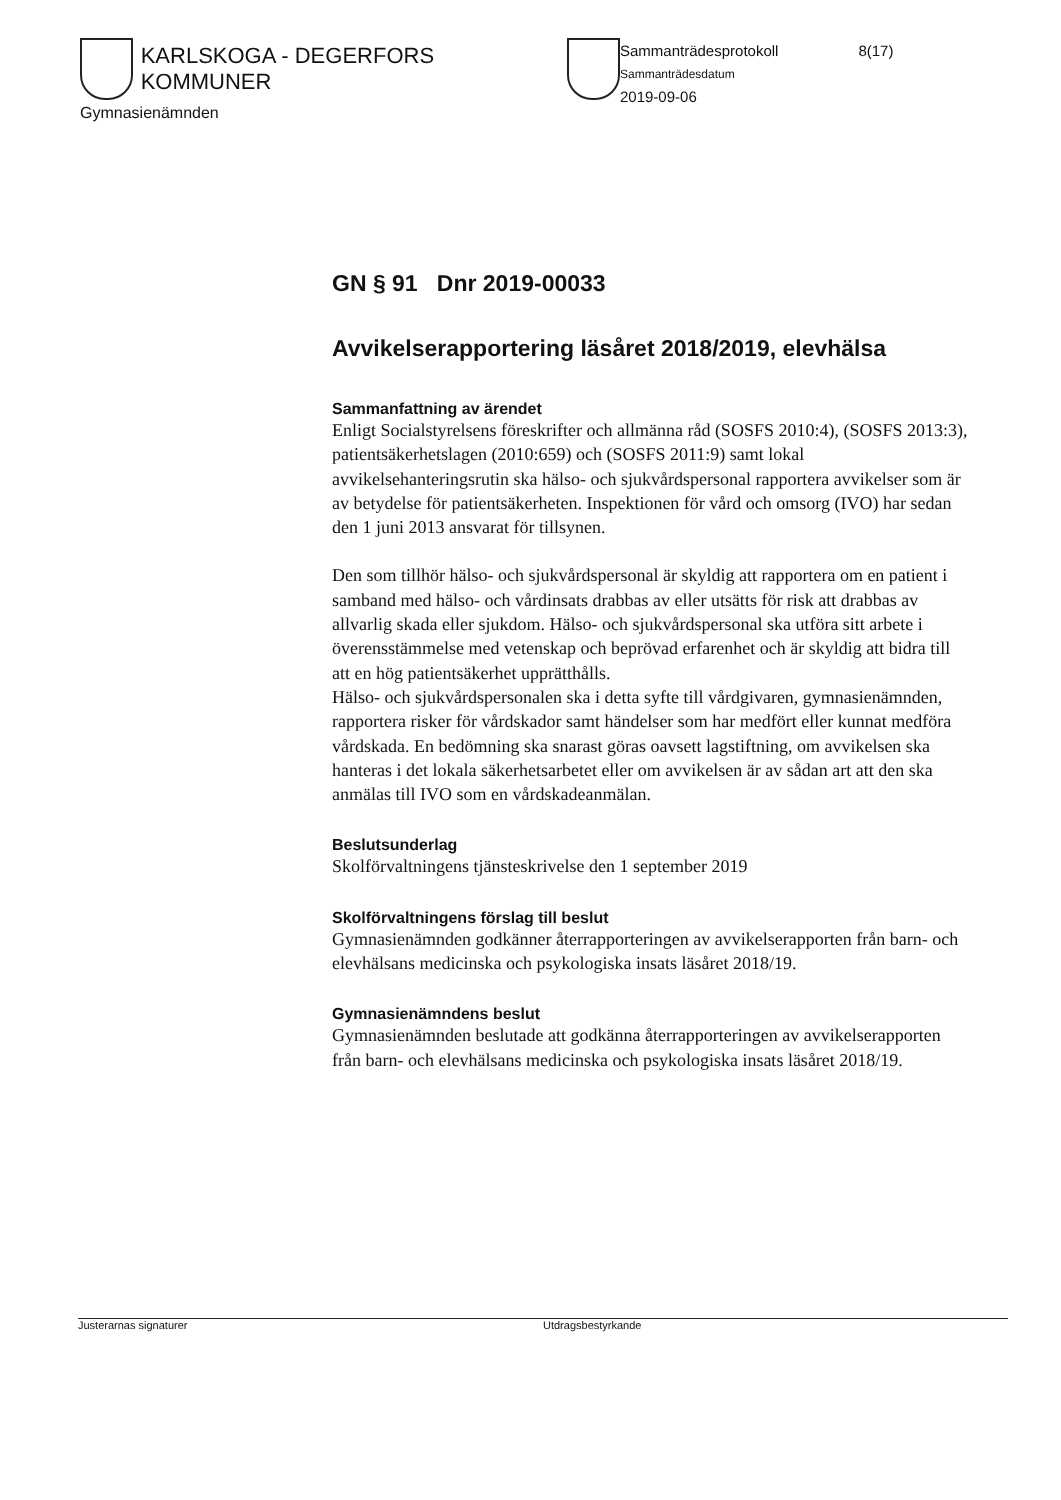KARLSKOGA - DEGERFORS KOMMUNER
Gymnasienämnden
Sammanträdesprotokoll 8(17)
Sammanträdesdatum
2019-09-06
GN § 91 Dnr 2019-00033
Avvikelserapportering läsåret 2018/2019, elevhälsa
Sammanfattning av ärendet
Enligt Socialstyrelsens föreskrifter och allmänna råd (SOSFS 2010:4), (SOSFS 2013:3), patientsäkerhetslagen (2010:659) och (SOSFS 2011:9) samt lokal avvikelsehanteringsrutin ska hälso- och sjukvårdspersonal rapportera avvikelser som är av betydelse för patientsäkerheten. Inspektionen för vård och omsorg (IVO) har sedan den 1 juni 2013 ansvarat för tillsynen.
Den som tillhör hälso- och sjukvårdspersonal är skyldig att rapportera om en patient i samband med hälso- och vårdinsats drabbas av eller utsätts för risk att drabbas av allvarlig skada eller sjukdom. Hälso- och sjukvårdspersonal ska utföra sitt arbete i överensstämmelse med vetenskap och beprövad erfarenhet och är skyldig att bidra till att en hög patientsäkerhet upprätthålls.
Hälso- och sjukvårdspersonalen ska i detta syfte till vårdgivaren, gymnasienämnden, rapportera risker för vårdskador samt händelser som har medfört eller kunnat medföra vårdskada. En bedömning ska snarast göras oavsett lagstiftning, om avvikelsen ska hanteras i det lokala säkerhetsarbetet eller om avvikelsen är av sådan art att den ska anmälas till IVO som en vårdskadeanmälan.
Beslutsunderlag
Skolförvaltningens tjänsteskrivelse den 1 september 2019
Skolförvaltningens förslag till beslut
Gymnasienämnden godkänner återrapporteringen av avvikelserapporten från barn- och elevhälsans medicinska och psykologiska insats läsåret 2018/19.
Gymnasienämndens beslut
Gymnasienämnden beslutade att godkänna återrapporteringen av avvikelserapporten från barn- och elevhälsans medicinska och psykologiska insats läsåret 2018/19.
Justerarnas signaturer Utdragsbestyrkande